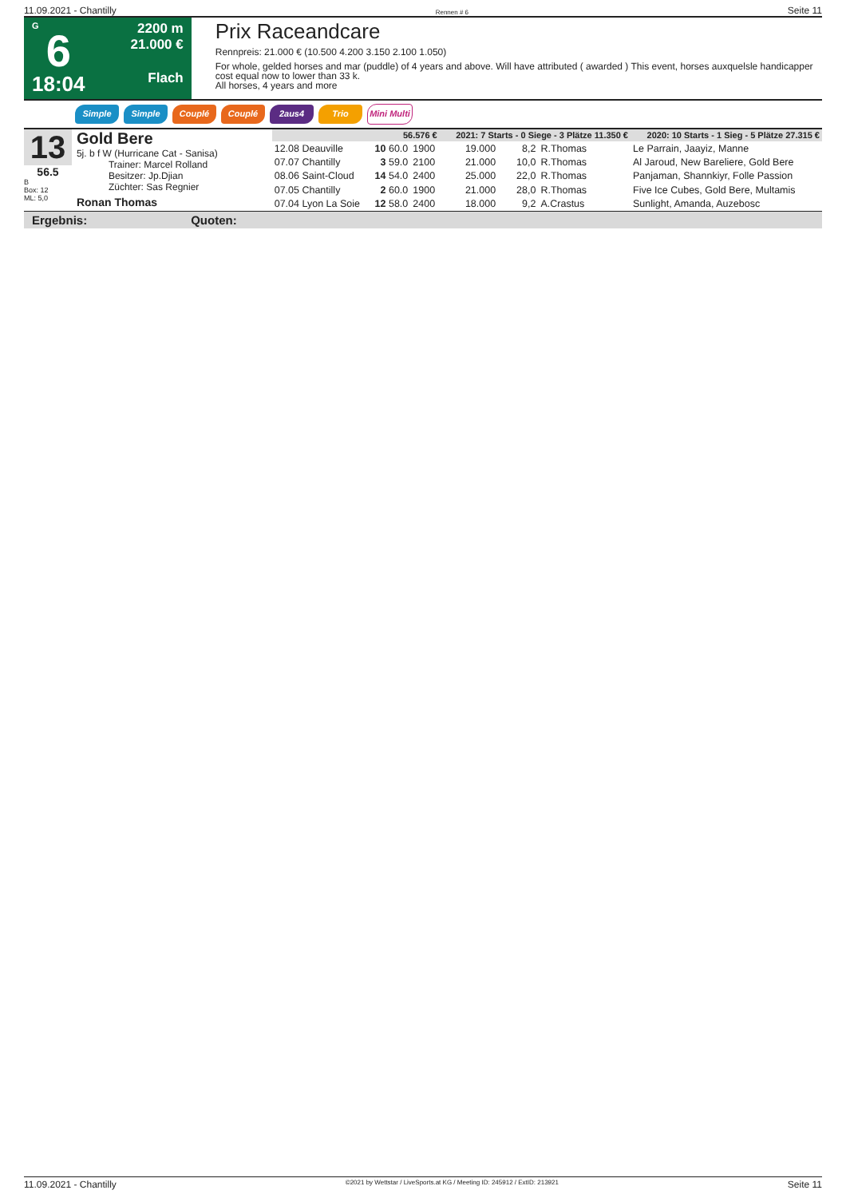11.09.2021 - Chantilly Rennen # 6 Seite 11
G
6
18:04
2200 m
21.000 €
Flach
Prix Raceandcare
Rennpreis: 21.000 € (10.500 4.200 3.150 2.100 1.050)
For whole, gelded horses and mar (puddle) of 4 years and above. Will have attributed ( awarded ) This event, horses auxquelsle handicapper cost equal now to lower than 33 k.
All horses, 4 years and more
Simple Simple Couplé Couplé 2aus4 Trio Mini Multi
13
56.5
B
Box: 12
ML: 5,0
Gold Bere
5j. b f W (Hurricane Cat - Sanisa)
Trainer: Marcel Rolland
Besitzer: Jp.Djian
Züchter: Sas Regnier
Ronan Thomas
| 56.576 € | | | 2021: 7 Starts - 0 Siege - 3 Plätze 11.350 € | | | | 2020: 10 Starts - 1 Sieg - 5 Plätze 27.315 € |
| 12.08 Deauville | 10 60.0 | 1900 | 19.000 | 8,2 | R.Thomas | | Le Parrain, Jaayiz, Manne |
| 07.07 Chantilly | 3 59.0 | 2100 | 21.000 | 10,0 | R.Thomas | | Al Jaroud, New Bareliere, Gold Bere |
| 08.06 Saint-Cloud | 14 54.0 | 2400 | 25.000 | 22,0 | R.Thomas | | Panjaman, Shannkiyr, Folle Passion |
| 07.05 Chantilly | 2 60.0 | 1900 | 21.000 | 28,0 | R.Thomas | | Five Ice Cubes, Gold Bere, Multamis |
| 07.04 Lyon La Soie | 12 58.0 | 2400 | 18.000 | 9,2 | A.Crastus | | Sunlight, Amanda, Auzebosc |
Ergebnis: Quoten:
11.09.2021 - Chantilly ©2021 by Wettstar / LiveSports.at KG / Meeting ID: 245912 / ExtID: 213921 Seite 11